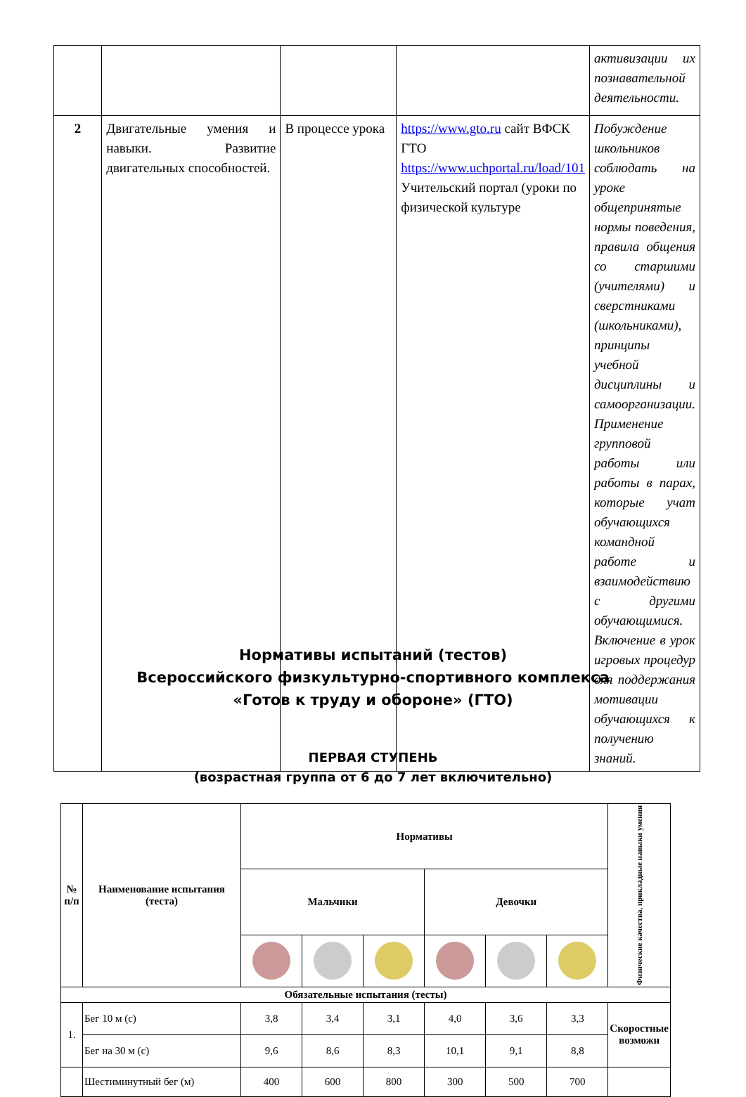| | | | | активизации их познавательной деятельности. |
| 2 | Двигательные умения и навыки. Развитие двигательных способностей. | В процессе урока | https://www.gto.ru сайт ВФСК ГТО https://www.uchportal.ru/load/101 Учительский портал (уроки по физической культуре | Побуждение школьников соблюдать на уроке общепринятые нормы поведения, правила общения со старшими (учителями) и сверстниками (школьниками), принципы учебной дисциплины и самоорганизации. Применение групповой работы или работы в парах, которые учат обучающихся командной работе и взаимодействию с другими обучающимися. Включение в урок игровых процедур для поддержания мотивации обучающихся к получению знаний. |
Нормативы испытаний (тестов)
Всероссийского физкультурно-спортивного комплекса
«Готов к труду и обороне» (ГТО)
ПЕРВАЯ СТУПЕНЬ
(возрастная группа от 6 до 7 лет включительно)
| № п/п | Наименование испытания (теста) | Нормативы | | | | | | Физические качества, прикладные навыки умения |
| --- | --- | --- | --- | --- | --- | --- | --- | --- |
| | | Мальчики | | | Девочки | | | |
| Обязательные испытания (тесты) | | | | | | | | |
| 1. | Бег 10 м (с) | 3,8 | 3,4 | 3,1 | 4,0 | 3,6 | 3,3 | Скоростные возможн |
| | Бег на 30 м (с) | 9,6 | 8,6 | 8,3 | 10,1 | 9,1 | 8,8 | |
| | Шестиминутный бег (м) | 400 | 600 | 800 | 300 | 500 | 700 | |